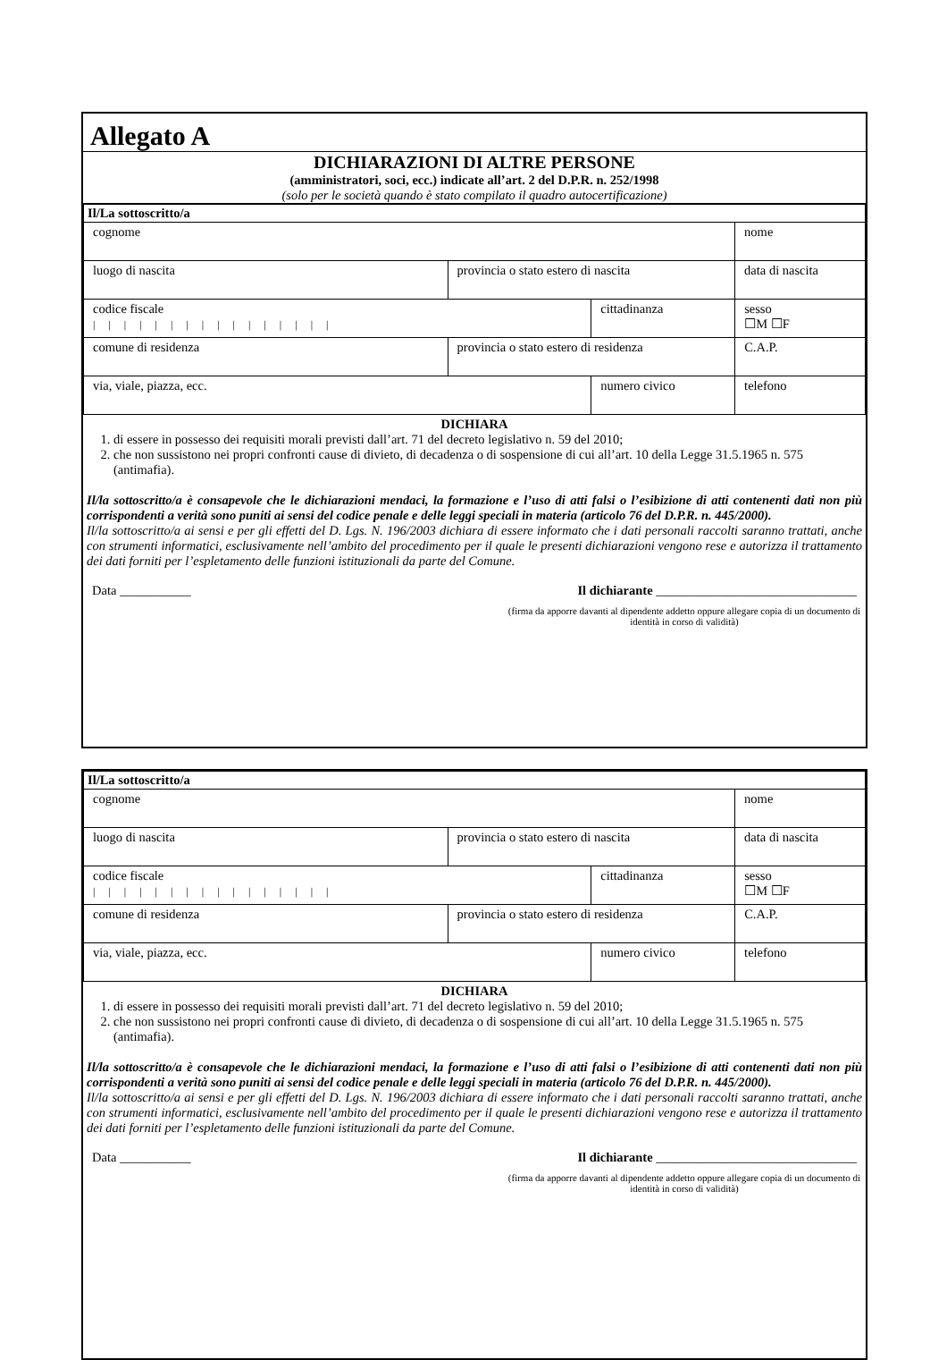Allegato A
DICHIARAZIONI DI ALTRE PERSONE
(amministratori, soci, ecc.) indicate all’art. 2 del D.P.R. n. 252/1998
(solo per le società quando è stato compilato il quadro autocertificazione)
| Il/La sottoscritto/a | | | | | |
| cognome | | | nome | | |
| luogo di nascita | provincia o stato estero di nascita | | data di nascita | | |
| codice fiscale / / / / / / / / / / / / / / / / | | cittadinanza | | | sesso ☐M ☐F |
| comune di residenza | provincia o stato estero di residenza | | | | C.A.P. |
| via, viale, piazza, ecc. | | numero civico | | telefono | |
DICHIARA
1. di essere in possesso dei requisiti morali previsti dall’art. 71 del decreto legislativo n. 59 del 2010;
2. che non sussistono nei propri confronti cause di divieto, di decadenza o di sospensione di cui all’art. 10 della Legge 31.5.1965 n. 575 (antimafia).
Il/la sottoscritto/a è consapevole che le dichiarazioni mendaci, la formazione e l’uso di atti falsi o l’esibizione di atti contenenti dati non più corrispondenti a verità sono puniti ai sensi del codice penale e delle leggi speciali in materia (articolo 76 del D.P.R. n. 445/2000).
Il/la sottoscritto/a ai sensi e per gli effetti del D. Lgs. N. 196/2003 dichiara di essere informato che i dati personali raccolti saranno trattati, anche con strumenti informatici, esclusivamente nell’ambito del procedimento per il quale le presenti dichiarazioni vengono rese e autorizza il trattamento dei dati forniti per l’espletamento delle funzioni istituzionali da parte del Comune.
Data ___________ Il dichiarante _______________________________
(firma da apporre davanti al dipendente addetto oppure allegare copia di un documento di identità in corso di validità)
| Il/La sottoscritto/a | | | | | |
| cognome | | | nome | | |
| luogo di nascita | provincia o stato estero di nascita | | data di nascita | | |
| codice fiscale / / / / / / / / / / / / / / / / | | cittadinanza | | | sesso ☐M ☐F |
| comune di residenza | provincia o stato estero di residenza | | | | C.A.P. |
| via, viale, piazza, ecc. | | numero civico | | telefono | |
DICHIARA
1. di essere in possesso dei requisiti morali previsti dall’art. 71 del decreto legislativo n. 59 del 2010;
2. che non sussistono nei propri confronti cause di divieto, di decadenza o di sospensione di cui all’art. 10 della Legge 31.5.1965 n. 575 (antimafia).
Il/la sottoscritto/a è consapevole che le dichiarazioni mendaci, la formazione e l’uso di atti falsi o l’esibizione di atti contenenti dati non più corrispondenti a verità sono puniti ai sensi del codice penale e delle leggi speciali in materia (articolo 76 del D.P.R. n. 445/2000).
Il/la sottoscritto/a ai sensi e per gli effetti del D. Lgs. N. 196/2003 dichiara di essere informato che i dati personali raccolti saranno trattati, anche con strumenti informatici, esclusivamente nell’ambito del procedimento per il quale le presenti dichiarazioni vengono rese e autorizza il trattamento dei dati forniti per l’espletamento delle funzioni istituzionali da parte del Comune.
Data ___________ Il dichiarante _______________________________
(firma da apporre davanti al dipendente addetto oppure allegare copia di un documento di identità in corso di validità)